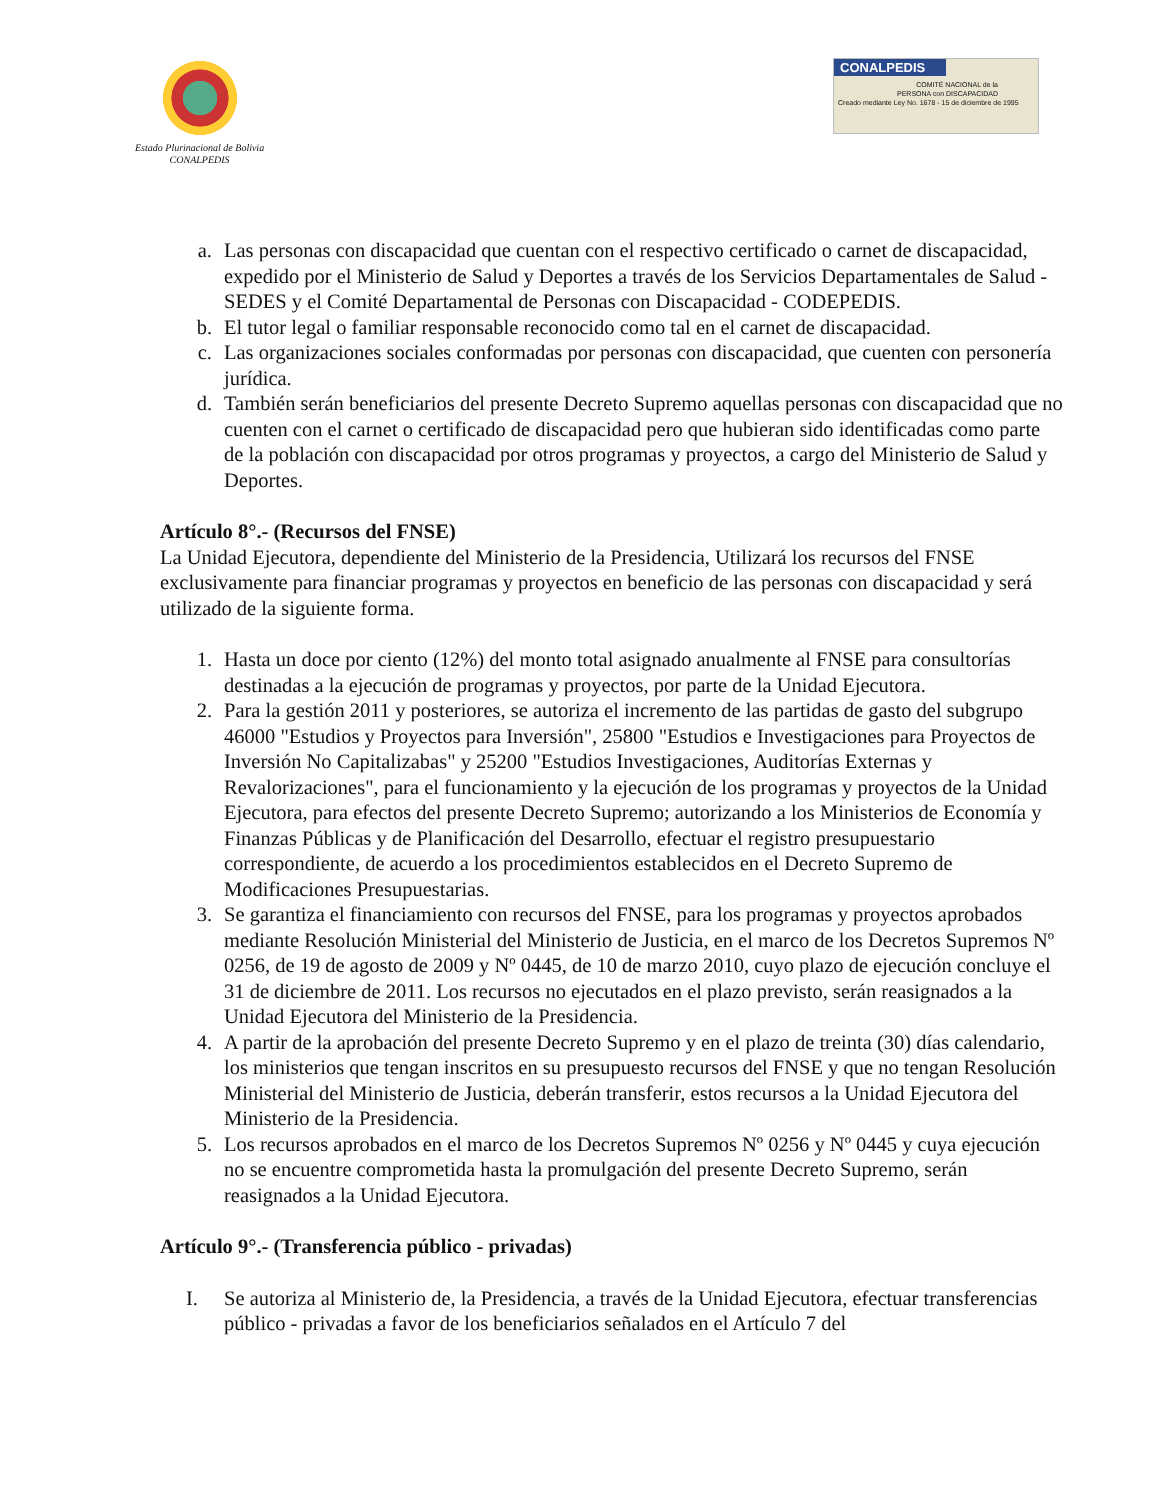Estado Plurinacional de Bolivia
CONALPEDIS
CONALPEDIS
COMITÉ NACIONAL de la PERSONA con DISCAPACIDAD
Creado mediante Ley No. 1678 - 15 de diciembre de 1995
a. Las personas con discapacidad que cuentan con el respectivo certificado o carnet de discapacidad, expedido por el Ministerio de Salud y Deportes a través de los Servicios Departamentales de Salud - SEDES y el Comité Departamental de Personas con Discapacidad - CODEPEDIS.
b. El tutor legal o familiar responsable reconocido como tal en el carnet de discapacidad.
c. Las organizaciones sociales conformadas por personas con discapacidad, que cuenten con personería jurídica.
d. También serán beneficiarios del presente Decreto Supremo aquellas personas con discapacidad que no cuenten con el carnet o certificado de discapacidad pero que hubieran sido identificadas como parte de la población con discapacidad por otros programas y proyectos, a cargo del Ministerio de Salud y Deportes.
Artículo 8°.- (Recursos del FNSE)
La Unidad Ejecutora, dependiente del Ministerio de la Presidencia, Utilizará los recursos del FNSE exclusivamente para financiar programas y proyectos en beneficio de las personas con discapacidad y será utilizado de la siguiente forma.
1. Hasta un doce por ciento (12%) del monto total asignado anualmente al FNSE para consultorías destinadas a la ejecución de programas y proyectos, por parte de la Unidad Ejecutora.
2. Para la gestión 2011 y posteriores, se autoriza el incremento de las partidas de gasto del subgrupo 46000 "Estudios y Proyectos para Inversión", 25800 "Estudios e Investigaciones para Proyectos de Inversión No Capitalizabas" y 25200 "Estudios Investigaciones, Auditorías Externas y Revalorizaciones", para el funcionamiento y la ejecución de los programas y proyectos de la Unidad Ejecutora, para efectos del presente Decreto Supremo; autorizando a los Ministerios de Economía y Finanzas Públicas y de Planificación del Desarrollo, efectuar el registro presupuestario correspondiente, de acuerdo a los procedimientos establecidos en el Decreto Supremo de Modificaciones Presupuestarias.
3. Se garantiza el financiamiento con recursos del FNSE, para los programas y proyectos aprobados mediante Resolución Ministerial del Ministerio de Justicia, en el marco de los Decretos Supremos Nº 0256, de 19 de agosto de 2009 y Nº 0445, de 10 de marzo 2010, cuyo plazo de ejecución concluye el 31 de diciembre de 2011. Los recursos no ejecutados en el plazo previsto, serán reasignados a la Unidad Ejecutora del Ministerio de la Presidencia.
4. A partir de la aprobación del presente Decreto Supremo y en el plazo de treinta (30) días calendario, los ministerios que tengan inscritos en su presupuesto recursos del FNSE y que no tengan Resolución Ministerial del Ministerio de Justicia, deberán transferir, estos recursos a la Unidad Ejecutora del Ministerio de la Presidencia.
5. Los recursos aprobados en el marco de los Decretos Supremos Nº 0256 y Nº 0445 y cuya ejecución no se encuentre comprometida hasta la promulgación del presente Decreto Supremo, serán reasignados a la Unidad Ejecutora.
Artículo 9°.- (Transferencia público - privadas)
I. Se autoriza al Ministerio de, la Presidencia, a través de la Unidad Ejecutora, efectuar transferencias público - privadas a favor de los beneficiarios señalados en el Artículo 7 del